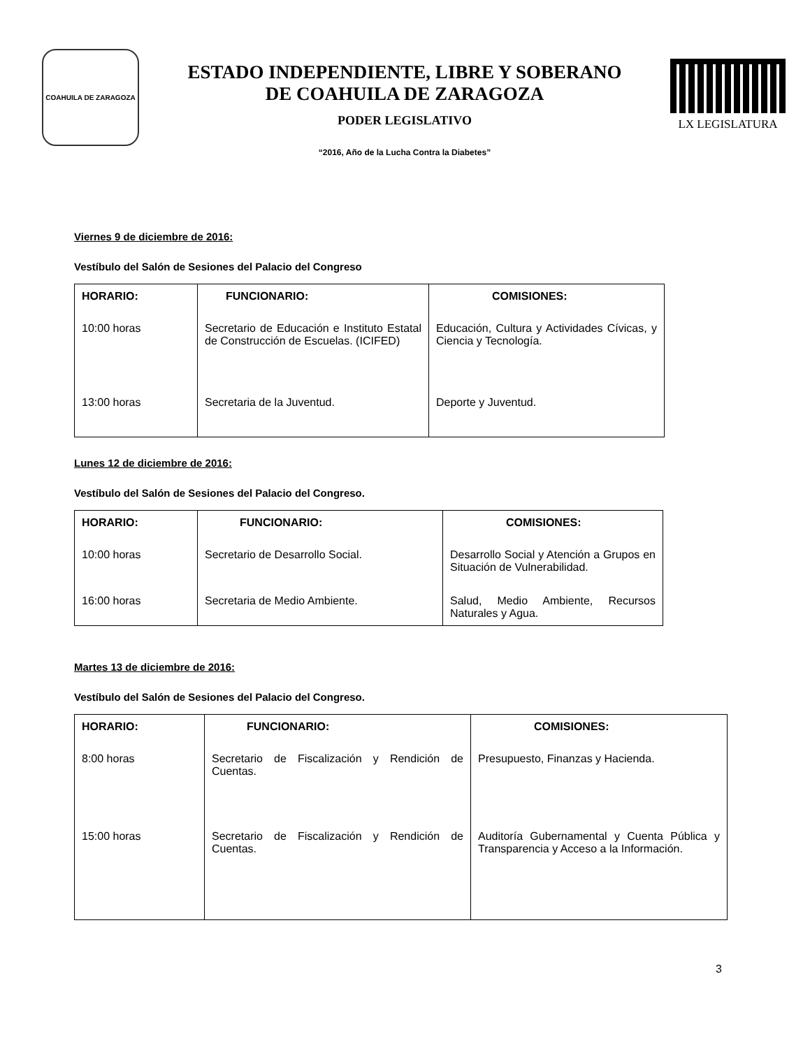COAHUILA DE ZARAGOZA
ESTADO INDEPENDIENTE, LIBRE Y SOBERANO
DE COAHUILA DE ZARAGOZA
PODER LEGISLATIVO
“2016, Año de la Lucha Contra la Diabetes”
LX LEGISLATURA
Viernes 9 de diciembre de 2016:
Vestíbulo del Salón de Sesiones del Palacio del Congreso
| HORARIO: | FUNCIONARIO: | COMISIONES: |
| --- | --- | --- |
| 10:00 horas | Secretario de Educación e Instituto Estatal de Construcción de Escuelas. (ICIFED) | Educación, Cultura y Actividades Cívicas, y Ciencia y Tecnología. |
| 13:00 horas | Secretaria de la Juventud. | Deporte y Juventud. |
Lunes 12 de diciembre de 2016:
Vestíbulo del Salón de Sesiones del Palacio del Congreso.
| HORARIO: | FUNCIONARIO: | COMISIONES: |
| --- | --- | --- |
| 10:00 horas | Secretario de Desarrollo Social. | Desarrollo Social y Atención a Grupos en Situación de Vulnerabilidad. |
| 16:00 horas | Secretaria de Medio Ambiente. | Salud, Medio Ambiente, Recursos Naturales y Agua. |
Martes 13 de diciembre de 2016:
Vestíbulo del Salón de Sesiones del Palacio del Congreso.
| HORARIO: | FUNCIONARIO: | COMISIONES: |
| --- | --- | --- |
| 8:00 horas | Secretario de Fiscalización y Rendición de Cuentas. | Presupuesto, Finanzas y Hacienda. |
| 15:00 horas | Secretario de Fiscalización y Rendición de Cuentas. | Auditoría Gubernamental y Cuenta Pública y Transparencia y Acceso a la Información. |
3